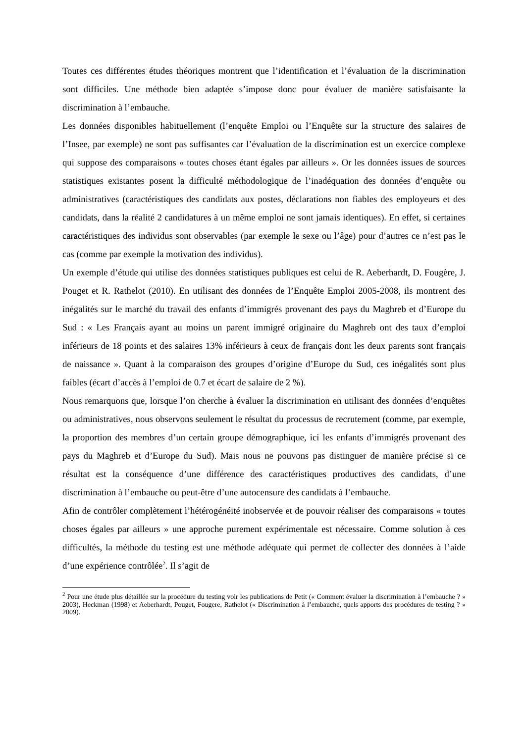Toutes ces différentes études théoriques montrent que l’identification et l’évaluation de la discrimination sont difficiles. Une méthode bien adaptée s’impose donc pour évaluer de manière satisfaisante la discrimination à l’embauche.
Les données disponibles habituellement (l’enquête Emploi ou l’Enquête sur la structure des salaires de l’Insee, par exemple) ne sont pas suffisantes car l’évaluation de la discrimination est un exercice complexe qui suppose des comparaisons « toutes choses étant égales par ailleurs ». Or les données issues de sources statistiques existantes posent la difficulté méthodologique de l’inadéquation des données d’enquête ou administratives (caractéristiques des candidats aux postes, déclarations non fiables des employeurs et des candidats, dans la réalité 2 candidatures à un même emploi ne sont jamais identiques). En effet, si certaines caractéristiques des individus sont observables (par exemple le sexe ou l’âge) pour d’autres ce n’est pas le cas (comme par exemple la motivation des individus).
Un exemple d’étude qui utilise des données statistiques publiques est celui de R. Aeberhardt, D. Fougère, J. Pouget et R. Rathelot (2010). En utilisant des données de l’Enquête Emploi 2005-2008, ils montrent des inégalités sur le marché du travail des enfants d’immigrés provenant des pays du Maghreb et d’Europe du Sud : « Les Français ayant au moins un parent immigré originaire du Maghreb ont des taux d’emploi inférieurs de 18 points et des salaires 13% inférieurs à ceux de français dont les deux parents sont français de naissance ». Quant à la comparaison des groupes d’origine d’Europe du Sud, ces inégalités sont plus faibles (écart d’accès à l’emploi de 0.7 et écart de salaire de 2 %).
Nous remarquons que, lorsque l’on cherche à évaluer la discrimination en utilisant des données d’enquêtes ou administratives, nous observons seulement le résultat du processus de recrutement (comme, par exemple, la proportion des membres d’un certain groupe démographique, ici les enfants d’immigrés provenant des pays du Maghreb et d’Europe du Sud). Mais nous ne pouvons pas distinguer de manière précise si ce résultat est la conséquence d’une différence des caractéristiques productives des candidats, d’une discrimination à l’embauche ou peut-être d’une autocensure des candidats à l’embauche.
Afin de contrôler complètement l’hétérogénéité inobservée et de pouvoir réaliser des comparaisons « toutes choses égales par ailleurs » une approche purement expérimentale est nécessaire. Comme solution à ces difficultés, la méthode du testing est une méthode adéquate qui permet de collecter des données à l’aide d’une expérience contrôlée<sup>2</sup>. Il s’agit de
<sup>2</sup> Pour une étude plus détaillée sur la procédure du testing voir les publications de Petit (« Comment évaluer la discrimination à l’embauche ? » 2003), Heckman (1998) et Aeberhardt, Pouget, Fougere, Rathelot (« Discrimination à l’embauche, quels apports des procédures de testing ? » 2009).